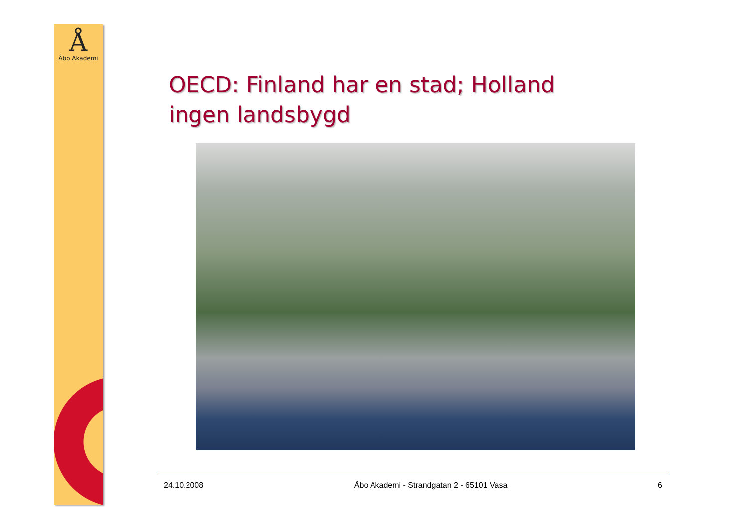Å
Åbo Akademi
OECD: Finland har en stad; Holland ingen landsbygd
24.10.2008 Åbo Akademi - Strandgatan 2 - 65101 Vasa 6